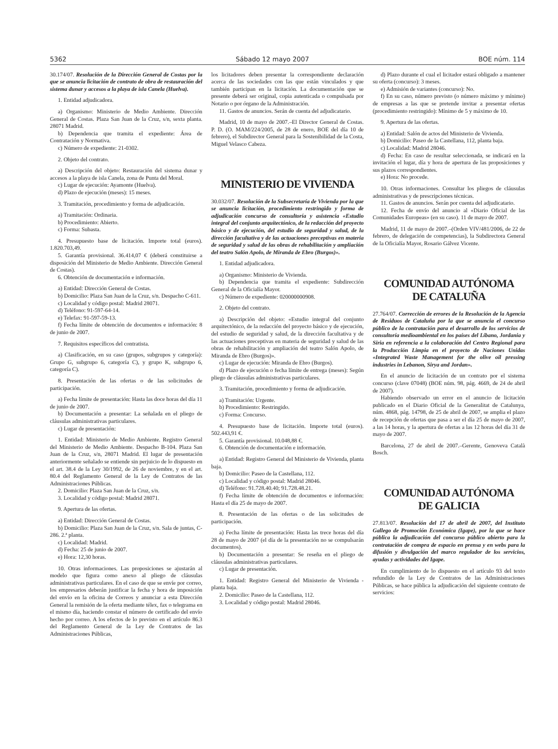5362 Sábado 12 mayo 2007 BOE núm. 114
30.174/07. Resolución de la Dirección General de Costas por la que se anuncia licitación de contrato de obra de restauración del sistema dunar y accesos a la playa de isla Canela (Huelva).
1. Entidad adjudicadora.
a) Organismo: Ministerio de Medio Ambiente. Dirección General de Costas. Plaza San Juan de la Cruz, s/n, sexta planta. 28071 Madrid.
b) Dependencia que tramita el expediente: Área de Contratación y Normativa.
c) Número de expediente: 21-0302.
2. Objeto del contrato.
a) Descripción del objeto: Restauración del sistema dunar y accesos a la playa de isla Canela, zona de Punta del Moral.
c) Lugar de ejecución: Ayamonte (Huelva).
d) Plazo de ejecución (meses): 15 meses.
3. Tramitación, procedimiento y forma de adjudicación.
a) Tramitación: Ordinaria.
b) Procedimiento: Abierto.
c) Forma: Subasta.
4. Presupuesto base de licitación. Importe total (euros). 1.820.703,49.
5. Garantía provisional. 36.414,07 € (deberá constituirse a disposición del Ministerio de Medio Ambiente. Dirección General de Costas).
6. Obtención de documentación e información.
a) Entidad: Dirección General de Costas.
b) Domicilio: Plaza San Juan de la Cruz, s/n. Despacho C-611.
c) Localidad y código postal: Madrid 28071.
d) Teléfono: 91-597-64-14.
e) Telefax: 91-597-59-13.
f) Fecha límite de obtención de documentos e información: 8 de junio de 2007.
7. Requisitos específicos del contratista.
a) Clasificación, en su caso (grupos, subgrupos y categoría): Grupo G, subgrupo 6, categoría C), y grupo K, subgrupo 6, categoría C).
8. Presentación de las ofertas o de las solicitudes de participación.
a) Fecha límite de presentación: Hasta las doce horas del día 11 de junio de 2007.
b) Documentación a presentar: La señalada en el pliego de cláusulas administrativas particulares.
c) Lugar de presentación:
1. Entidad: Ministerio de Medio Ambiente. Registro General del Ministerio de Medio Ambiente. Despacho B-104. Plaza San Juan de la Cruz, s/n, 28071 Madrid. El lugar de presentación anteriormente señalado se entiende sin perjuicio de lo dispuesto en el art. 38.4 de la Ley 30/1992, de 26 de noviembre, y en el art. 80.4 del Reglamento General de la Ley de Contratos de las Administraciones Públicas.
2. Domicilio: Plaza San Juan de la Cruz, s/n.
3. Localidad y código postal: Madrid 28071.
9. Apertura de las ofertas.
a) Entidad: Dirección General de Costas.
b) Domicilio: Plaza San Juan de la Cruz, s/n. Sala de juntas, C-286. 2.ª planta.
c) Localidad: Madrid.
d) Fecha: 25 de junio de 2007.
e) Hora: 12,30 horas.
10. Otras informaciones. Las proposiciones se ajustarán al modelo que figura como anexo al pliego de cláusulas administrativas particulares. En el caso de que se envíe por correo, los empresarios deberán justificar la fecha y hora de imposición del envío en la oficina de Correos y anunciar a esta Dirección General la remisión de la oferta mediante télex, fax o telegrama en el mismo día, haciendo constar el número de certificado del envío hecho por correo. A los efectos de lo previsto en el artículo 86.3 del Reglamento General de la Ley de Contratos de las Administraciones Públicas,
los licitadores deben presentar la correspondiente declaración acerca de las sociedades con las que están vinculados y que también participan en la licitación. La documentación que se presente deberá ser original, copia autenticada o compulsada por Notario o por órgano de la Administración.
11. Gastos de anuncios. Serán de cuenta del adjudicatario.
Madrid, 10 de mayo de 2007.–El Director General de Costas. P. D. (O. MAM/224/2005, de 28 de enero, BOE del día 10 de febrero), el Subdirector General para la Sostenibilidad de la Costa, Miguel Velasco Cabeza.
MINISTERIO DE VIVIENDA
30.032/07. Resolución de la Subsecretaría de Vivienda por la que se anuncia licitación, procedimiento restringido y forma de adjudicación concurso de consultoría y asistencia «Estudio integral del conjunto arquitectónico, de la redacción del proyecto básico y de ejecución, del estudio de seguridad y salud, de la dirección facultativa y de las actuaciones preceptivas en materia de seguridad y salud de las obras de rehabilitación y ampliación del teatro Salón Apolo, de Miranda de Ebro (Burgos)».
1. Entidad adjudicadora.
a) Organismo: Ministerio de Vivienda.
b) Dependencia que tramita el expediente: Subdirección General de la Oficialía Mayor.
c) Número de expediente: 020000000908.
2. Objeto del contrato.
a) Descripción del objeto: «Estudio integral del conjunto arquitectónico, de la redacción del proyecto básico y de ejecución, del estudio de seguridad y salud, de la dirección facultativa y de las actuaciones preceptivas en materia de seguridad y salud de las obras de rehabilitación y ampliación del teatro Salón Apolo, de Miranda de Ebro (Burgos)».
c) Lugar de ejecución: Miranda de Ebro (Burgos).
d) Plazo de ejecución o fecha límite de entrega (meses): Según pliego de cláusulas administrativas particulares.
3. Tramitación, procedimiento y forma de adjudicación.
a) Tramitación: Urgente.
b) Procedimiento: Restringido.
c) Forma: Concurso.
4. Presupuesto base de licitación. Importe total (euros). 502.443,91 €.
5. Garantía provisional. 10.048,88 €.
6. Obtención de documentación e información.
a) Entidad: Registro General del Ministerio de Vivienda, planta baja.
b) Domicilio: Paseo de la Castellana, 112.
c) Localidad y código postal: Madrid 28046.
d) Teléfono: 91.728.40.40; 91.728.48.21.
f) Fecha límite de obtención de documentos e información: Hasta el día 25 de mayo de 2007.
8. Presentación de las ofertas o de las solicitudes de participación.
a) Fecha límite de presentación: Hasta las trece horas del día 28 de mayo de 2007 (el día de la presentación no se compulsarán documentos).
b) Documentación a presentar: Se reseña en el pliego de cláusulas administrativas particulares.
c) Lugar de presentación.
1. Entidad: Registro General del Ministerio de Vivienda - planta baja.
2. Domicilio: Paseo de la Castellana, 112.
3. Localidad y código postal: Madrid 28046.
d) Plazo durante el cual el licitador estará obligado a mantener su oferta (concurso): 3 meses.
e) Admisión de variantes (concurso): No.
f) En su caso, número previsto (o número máximo y mínimo) de empresas a las que se pretende invitar a presentar ofertas (procedimiento restringido): Mínimo de 5 y máximo de 10.
9. Apertura de las ofertas.
a) Entidad: Salón de actos del Ministerio de Vivienda.
b) Domicilio: Paseo de la Castellana, 112, planta baja.
c) Localidad: Madrid 28046.
d) Fecha: En caso de resultar seleccionada, se indicará en la invitación el lugar, día y hora de apertura de las proposiciones y sus plazos correspondientes.
e) Hora: No procede.
10. Otras informaciones. Consultar los pliegos de cláusulas administrativas y de prescripciones técnicas.
11. Gastos de anuncios. Serán por cuenta del adjudicatario.
12. Fecha de envío del anuncio al «Diario Oficial de las Comunidades Europeas» (en su caso). 11 de mayo de 2007.
Madrid, 11 de mayo de 2007.–(Orden VIV/481/2006, de 22 de febrero, de delegación de competencias), la Subdirectora General de la Oficialía Mayor, Rosario Gálvez Vicente.
COMUNIDAD AUTÓNOMA
DE CATALUÑA
27.764/07. Corrección de errores de la Resolución de la Agencia de Residuos de Cataluña por la que se anuncia el concurso público de la contratación para el desarrollo de los servicios de consultoría medioambiental en los países del Líbano, Jordania y Siria en referencia a la colaboración del Centro Regional para la Producción Limpia en el proyecto de Naciones Unidas «Integrated Waste Management for the olive oil pressing industries in Lebanon, Sirya and Jordan».
En el anuncio de licitación de un contrato por el sistema concurso (clave 07048) (BOE núm. 98, pág. 4669, de 24 de abril de 2007).
Habiendo observado un error en el anuncio de licitación publicado en el Diario Oficial de la Generalitat de Catalunya, núm. 4868, pág. 14798, de 25 de abril de 2007, se amplia el plazo de recepción de ofertas que pasa a ser el día 25 de mayo de 2007, a las 14 horas, y la apertura de ofertas a las 12 horas del día 31 de mayo de 2007.
Barcelona, 27 de abril de 2007.–Gerente, Genoveva Català Bosch.
COMUNIDAD AUTÓNOMA
DE GALICIA
27.813/07. Resolución del 17 de abril de 2007, del Instituto Gallego de Promoción Económica (Igape), por la que se hace pública la adjudicación del concurso público abierto para la contratación de compra de espacio en prensa y en webs para la difusión y divulgación del marco regulador de los servicios, ayudas y actividades del Igape.
En cumplimiento de lo dispuesto en el artículo 93 del texto refundido de la Ley de Contratos de las Administraciones Públicas, se hace pública la adjudicación del siguiente contrato de servicios: